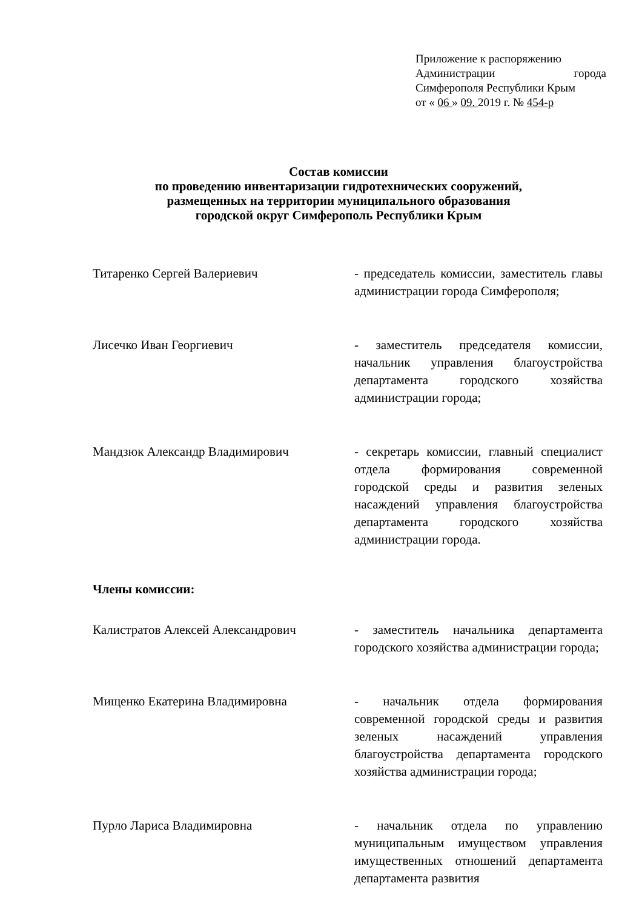Приложение к распоряжению
Администрации города
Симферополя Республики Крым
от « 06 » 09. 2019 г. № 454-р
Состав комиссии
по проведению инвентаризации гидротехнических сооружений,
размещенных на территории муниципального образования
городской округ Симферополь Республики Крым
Титаренко Сергей Валериевич - председатель комиссии, заместитель главы администрации города Симферополя;
Лисечко Иван Георгиевич - заместитель председателя комиссии, начальник управления благоустройства департамента городского хозяйства администрации города;
Мандзюк Александр Владимирович - секретарь комиссии, главный специалист отдела формирования современной городской среды и развития зеленых насаждений управления благоустройства департамента городского хозяйства администрации города.
Члены комиссии:
Калистратов Алексей Александрович - заместитель начальника департамента городского хозяйства администрации города;
Мищенко Екатерина Владимировна - начальник отдела формирования современной городской среды и развития зеленых насаждений управления благоустройства департамента городского хозяйства администрации города;
Пурло Лариса Владимировна - начальник отдела по управлению муниципальным имуществом управления имущественных отношений департамента департамента развития